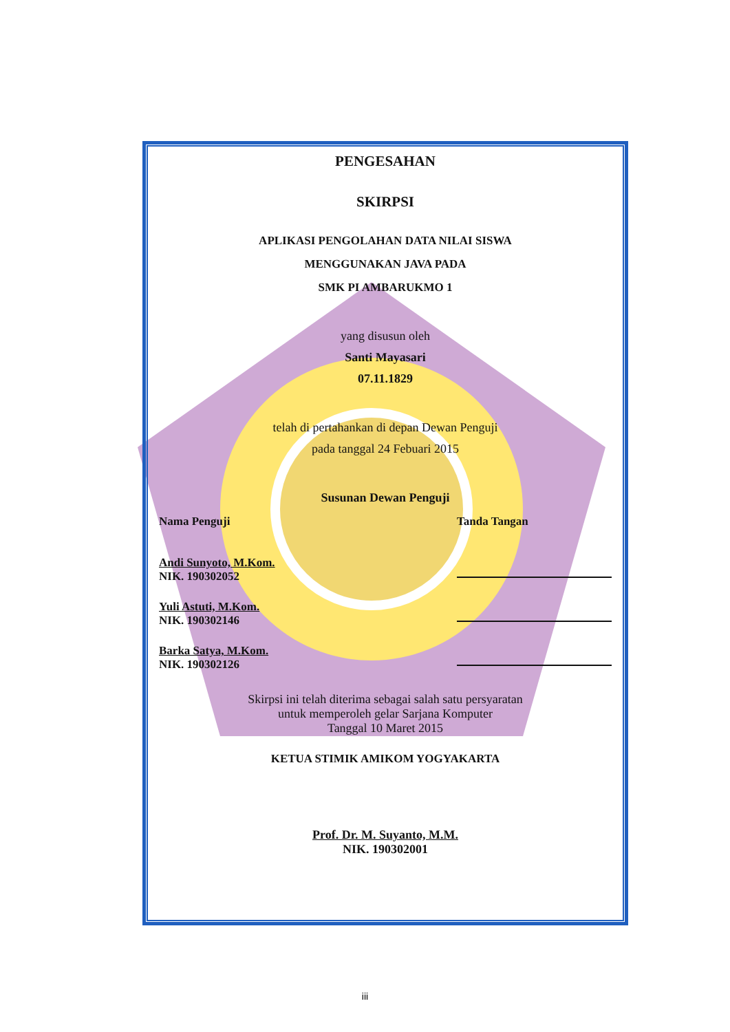PENGESAHAN
SKIRPSI
APLIKASI PENGOLAHAN DATA NILAI SISWA
MENGGUNAKAN JAVA PADA
SMK PI AMBARUKMO 1
yang disusun oleh
Santi Mayasari
07.11.1829
telah di pertahankan di depan Dewan Penguji
pada tanggal 24 Febuari 2015
Susunan Dewan Penguji
Nama Penguji Tanda Tangan
Andi Sunyoto, M.Kom.
NIK. 190302052
Yuli Astuti, M.Kom.
NIK. 190302146
Barka Satya, M.Kom.
NIK. 190302126
Skirpsi ini telah diterima sebagai salah satu persyaratan
untuk memperoleh gelar Sarjana Komputer
Tanggal 10 Maret 2015
KETUA STIMIK AMIKOM YOGYAKARTA
Prof. Dr. M. Suyanto, M.M.
NIK. 190302001
iii